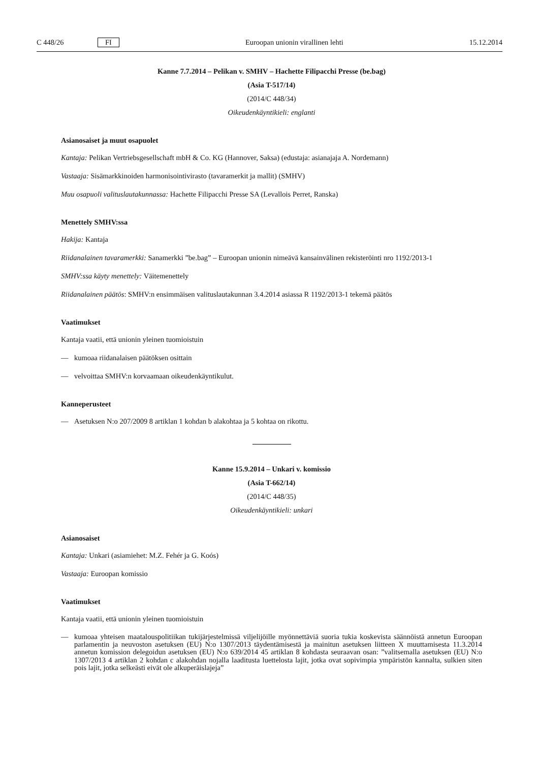C 448/26 FI Euroopan unionin virallinen lehti 15.12.2014
Kanne 7.7.2014 – Pelikan v. SMHV – Hachette Filipacchi Presse (be.bag)
(Asia T-517/14)
(2014/C 448/34)
Oikeudenkäyntikieli: englanti
Asianosaiset ja muut osapuolet
Kantaja: Pelikan Vertriebsgesellschaft mbH & Co. KG (Hannover, Saksa) (edustaja: asianajaja A. Nordemann)
Vastaaja: Sisämarkkinoiden harmonisointivirasto (tavaramerkit ja mallit) (SMHV)
Muu osapuoli valituslautakunnassa: Hachette Filipacchi Presse SA (Levallois Perret, Ranska)
Menettely SMHV:ssa
Hakija: Kantaja
Riidanalainen tavaramerkki: Sanamerkki ”be.bag” – Euroopan unionin nimeävä kansainvälinen rekisteröinti nro 1192/2013-1
SMHV:ssa käyty menettely: Väitemenettely
Riidanalainen päätös: SMHV:n ensimmäisen valituslautakunnan 3.4.2014 asiassa R 1192/2013-1 tekemä päätös
Vaatimukset
Kantaja vaatii, että unionin yleinen tuomioistuin
— kumoaa riidanalaisen päätöksen osittain
— velvoittaa SMHV:n korvaamaan oikeudenkäyntikulut.
Kanneperusteet
— Asetuksen N:o 207/2009 8 artiklan 1 kohdan b alakohtaa ja 5 kohtaa on rikottu.
Kanne 15.9.2014 – Unkari v. komissio
(Asia T-662/14)
(2014/C 448/35)
Oikeudenkäyntikieli: unkari
Asianosaiset
Kantaja: Unkari (asiamiehet: M.Z. Fehér ja G. Koós)
Vastaaja: Euroopan komissio
Vaatimukset
Kantaja vaatii, että unionin yleinen tuomioistuin
— kumoaa yhteisen maatalouspolitiikan tukijärjestelmissä viljelijöille myönnettäviä suoria tukia koskevista säännöistä annetun Euroopan parlamentin ja neuvoston asetuksen (EU) N:o 1307/2013 täydentämisestä ja mainitun asetuksen liitteen X muuttamisesta 11.3.2014 annetun komission delegoidun asetuksen (EU) N:o 639/2014 45 artiklan 8 kohdasta seuraavan osan: ”valitsemalla asetuksen (EU) N:o 1307/2013 4 artiklan 2 kohdan c alakohdan nojalla laaditusta luettelosta lajit, jotka ovat sopivimpia ympäristön kannalta, sulkien siten pois lajit, jotka selkeästi eivät ole alkuperäislajeja”